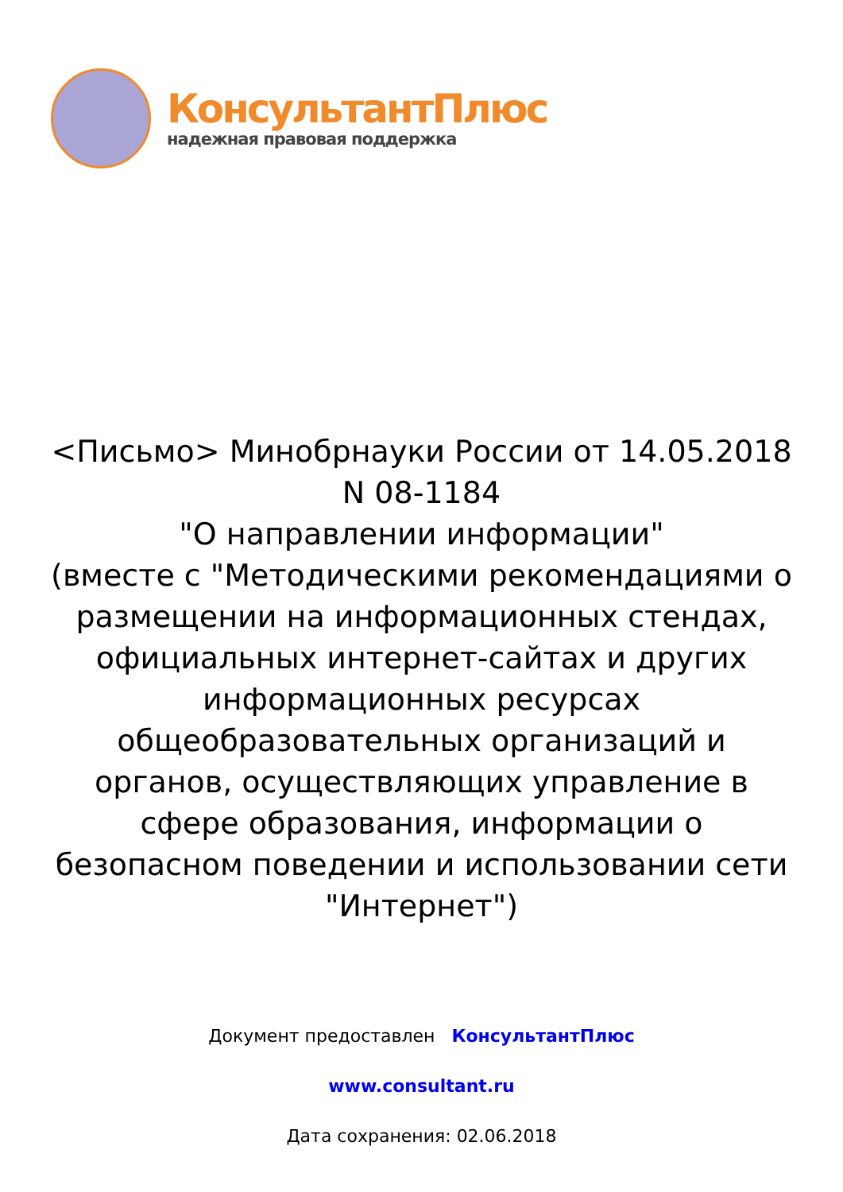КонсультантПлюс
надежная правовая поддержка
<Письмо> Минобрнауки России от 14.05.2018
N 08-1184
"О направлении информации"
(вместе с "Методическими рекомендациями о размещении на информационных стендах, официальных интернет-сайтах и других информационных ресурсах общеобразовательных организаций и органов, осуществляющих управление в сфере образования, информации о безопасном поведении и использовании сети "Интернет")
Документ предоставлен КонсультантПлюс
www.consultant.ru
Дата сохранения: 02.06.2018